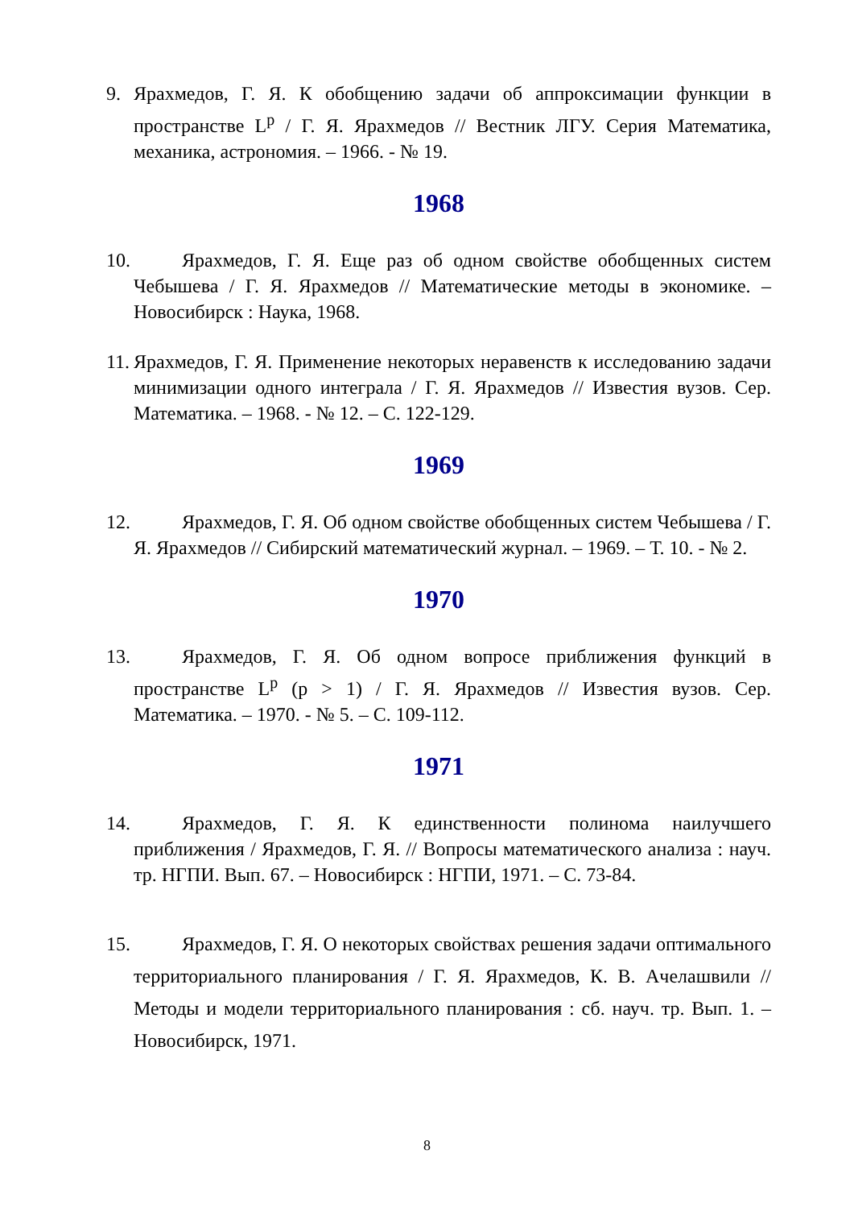9. Ярахмедов, Г. Я. К обобщению задачи об аппроксимации функции в пространстве L<sup>p</sup> / Г. Я. Ярахмедов // Вестник ЛГУ. Серия Математика, механика, астрономия. – 1966. - № 19.
1968
10.
Ярахмедов, Г. Я. Еще раз об одном свойстве обобщенных систем Чебышева / Г. Я. Ярахмедов // Математические методы в экономике. – Новосибирск : Наука, 1968.
11.
Ярахмедов, Г. Я. Применение некоторых неравенств к исследованию задачи минимизации одного интеграла / Г. Я. Ярахмедов // Известия вузов. Сер. Математика. – 1968. - № 12. – С. 122-129.
1969
12.
Ярахмедов, Г. Я. Об одном свойстве обобщенных систем Чебышева / Г. Я. Ярахмедов // Сибирский математический журнал. – 1969. – Т. 10. - № 2.
1970
13.
Ярахмедов, Г. Я. Об одном вопросе приближения функций в пространстве L<sup>p</sup> (p > 1) / Г. Я. Ярахмедов // Известия вузов. Сер. Математика. – 1970. - № 5. – С. 109-112.
1971
14.
Ярахмедов, Г. Я. К единственности полинома наилучшего приближения / Ярахмедов, Г. Я. // Вопросы математического анализа : науч. тр. НГПИ. Вып. 67. – Новосибирск : НГПИ, 1971. – С. 73-84.
15.
Ярахмедов, Г. Я. О некоторых свойствах решения задачи оптимального территориального планирования / Г. Я. Ярахмедов, К. В. Ачелашвили // Методы и модели территориального планирования : сб. науч. тр. Вып. 1. – Новосибирск, 1971.
8